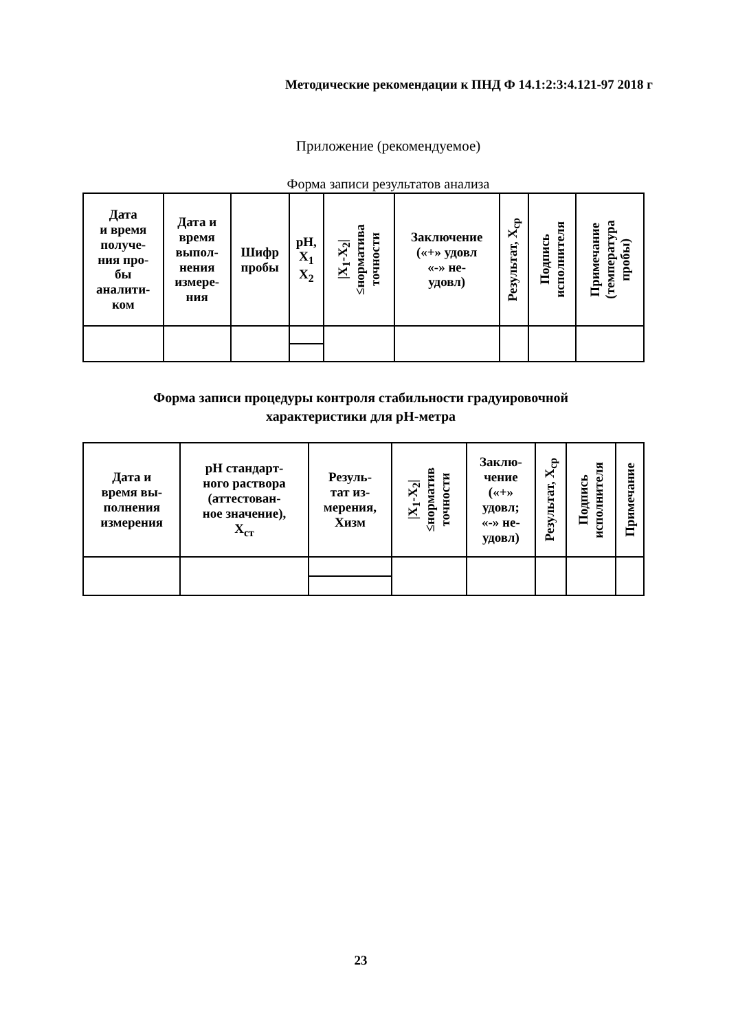Методические рекомендации к ПНД Ф 14.1:2:3:4.121-97 2018 г
Приложение (рекомендуемое)
Форма записи результатов анализа
| Дата и время получе- ния про- бы аналити- ком | Дата и время выпол- нения измере- ния | Шифр пробы | pH, X<sub>1</sub> X<sub>2</sub> | /X<sub>1</sub>-X<sub>2</sub>/ ≤норматива точности | Заключение («+» удовл «-» не- удовл) | Результат, X<sub>ср</sub> | Подпись исполнителя | Примечание (температура пробы) |
| --- | --- | --- | --- | --- | --- | --- | --- | --- |
Форма записи процедуры контроля стабильности градуировочной
характеристики для pH-метра
| Дата и время вы- полнения измерения | pH стандарт- ного раствора (аттестован- ное значение), X<sub>ст</sub> | Резуль- тат из- мерения, Хизм | /X<sub>1</sub>-X<sub>2</sub>/ ≤норматив точности | Заклю- чение («+» удовл; «-» не- удовл) | Результат, X<sub>ср</sub> | Подпись исполнителя | Примечание |
| --- | --- | --- | --- | --- | --- | --- | --- |
23